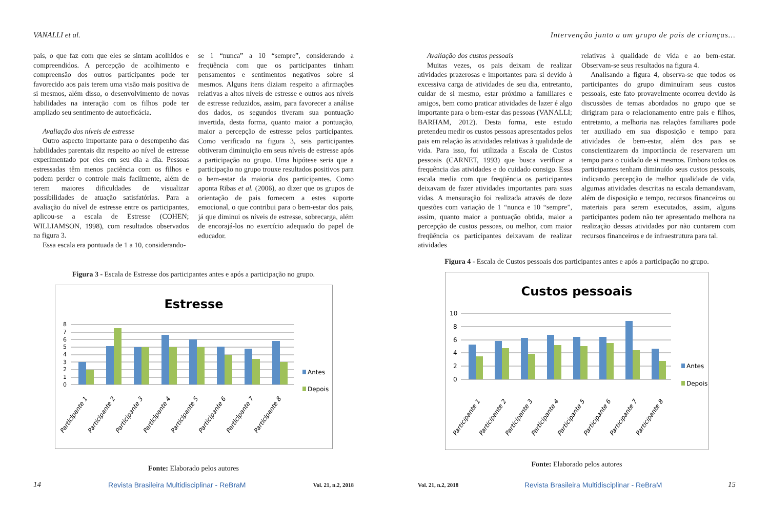VANALLI et al.
pais, o que faz com que eles se sintam acolhidos e compreendidos. A percepção de acolhimento e compreensão dos outros participantes pode ter favorecido aos pais terem uma visão mais positiva de si mesmos, além disso, o desenvolvimento de novas habilidades na interação com os filhos pode ter ampliado seu sentimento de autoeficácia.
Avaliação dos níveis de estresse
Outro aspecto importante para o desempenho das habilidades parentais diz respeito ao nível de estresse experimentado por eles em seu dia a dia. Pessoas estressadas têm menos paciência com os filhos e podem perder o controle mais facilmente, além de terem maiores dificuldades de visualizar possibilidades de atuação satisfatórias. Para a avaliação do nível de estresse entre os participantes, aplicou-se a escala de Estresse (COHEN; WILLIAMSON, 1998), com resultados observados na figura 3.
Essa escala era pontuada de 1 a 10, considerando-
se 1 “nunca” a 10 “sempre”, considerando a freqüência com que os participantes tinham pensamentos e sentimentos negativos sobre si mesmos. Alguns itens diziam respeito a afirmações relativas a altos níveis de estresse e outros aos níveis de estresse reduzidos, assim, para favorecer a análise dos dados, os segundos tiveram sua pontuação invertida, desta forma, quanto maior a pontuação, maior a percepção de estresse pelos participantes. Como verificado na figura 3, seis participantes obtiveram diminuição em seus níveis de estresse após a participação no grupo. Uma hipótese seria que a participação no grupo trouxe resultados positivos para o bem-estar da maioria dos participantes. Como aponta Ribas et al. (2006), ao dizer que os grupos de orientação de pais fornecem a estes suporte emocional, o que contribui para o bem-estar dos pais, já que diminui os níveis de estresse, sobrecarga, além de encorajá-los no exercício adequado do papel de educador.
Figura 3 - Escala de Estresse dos participantes antes e após a participação no grupo.
Estresse
0
1
2
3
4
5
6
7
8
Antes
Depois
Participante 1
Participante 2
Participante 3
Participante 4
Participante 5
Participante 6
Participante 7
Participante 8
Fonte: Elaborado pelos autores
14 Revista Brasileira Multidisciplinar - ReBraM Vol. 21, n.2, 2018
Intervenção junto a um grupo de pais de crianças...
Avaliação dos custos pessoais
Muitas vezes, os pais deixam de realizar atividades prazerosas e importantes para si devido à excessiva carga de atividades de seu dia, entretanto, cuidar de si mesmo, estar próximo a familiares e amigos, bem como praticar atividades de lazer é algo importante para o bem-estar das pessoas (VANALLI; BARHAM, 2012). Desta forma, este estudo pretendeu medir os custos pessoas apresentados pelos pais em relação às atividades relativas à qualidade de vida. Para isso, foi utilizada a Escala de Custos pessoais (CARNET, 1993) que busca verificar a frequência das atividades e do cuidado consigo. Essa escala media com que freqüência os participantes deixavam de fazer atividades importantes para suas vidas. A mensuração foi realizada através de doze questões com variação de 1 “nunca e 10 “sempre”, assim, quanto maior a pontuação obtida, maior a percepção de custos pessoas, ou melhor, com maior freqüência os participantes deixavam de realizar atividades
relativas à qualidade de vida e ao bem-estar. Observam-se seus resultados na figura 4.
Analisando a figura 4, observa-se que todos os participantes do grupo diminuíram seus custos pessoais, este fato provavelmente ocorreu devido às discussões de temas abordados no grupo que se dirigiram para o relacionamento entre pais e filhos, entretanto, a melhoria nas relações familiares pode ter auxiliado em sua disposição e tempo para atividades de bem-estar, além dos pais se conscientizarem da importância de reservarem um tempo para o cuidado de si mesmos. Embora todos os participantes tenham diminuído seus custos pessoais, indicando percepção de melhor qualidade de vida, algumas atividades descritas na escala demandavam, além de disposição e tempo, recursos financeiros ou materiais para serem executados, assim, alguns participantes podem não ter apresentado melhora na realização dessas atividades por não contarem com recursos financeiros e de infraestrutura para tal.
Figura 4 - Escala de Custos pessoais dos participantes antes e após a participação no grupo.
Custos pessoais
0
2
4
6
8
10
Antes
Depois
Participante 1
Participante 2
Participante 3
Participante 4
Participante 5
Participante 6
Participante 7
Participante 8
Fonte: Elaborado pelos autores
Vol. 21, n.2, 2018 Revista Brasileira Multidisciplinar - ReBraM 15